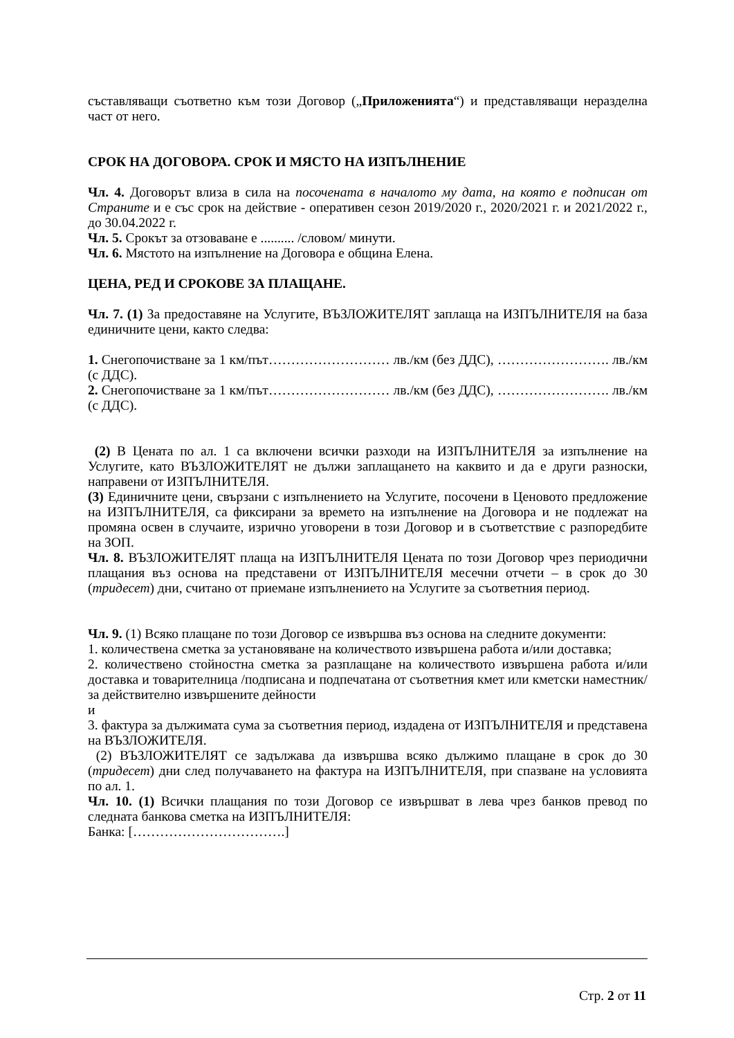съставляващи съответно към този Договор („Приложенията“) и представляващи неразделна част от него.
СРОК НА ДОГОВОРА. СРОК И МЯСТО НА ИЗПЪЛНЕНИЕ
Чл. 4. Договорът влиза в сила на посочената в началото му дата, на която е подписан от Страните и е със срок на действие - оперативен сезон 2019/2020 г., 2020/2021 г. и 2021/2022 г., до 30.04.2022 г.
Чл. 5. Срокът за отзоваване е .......... /словом/ минути.
Чл. 6. Мястото на изпълнение на Договора е община Елена.
ЦЕНА, РЕД И СРОКОВЕ ЗА ПЛАЩАНЕ.
Чл. 7. (1) За предоставяне на Услугите, ВЪЗЛОЖИТЕЛЯТ заплаща на ИЗПЪЛНИТЕЛЯ на база единичните цени, както следва:
1. Снегопочистване за 1 км/път……………………… лв./км (без ДДС), ……………………. лв./км (с ДДС).
2. Снегопочистване за 1 км/път……………………… лв./км (без ДДС), ……………………. лв./км (с ДДС).
(2) В Цената по ал. 1 са включени всички разходи на ИЗПЪЛНИТЕЛЯ за изпълнение на Услугите, като ВЪЗЛОЖИТЕЛЯТ не дължи заплащането на каквито и да е други разноски, направени от ИЗПЪЛНИТЕЛЯ.
(3) Единичните цени, свързани с изпълнението на Услугите, посочени в Ценовото предложение на ИЗПЪЛНИТЕЛЯ, са фиксирани за времето на изпълнение на Договора и не подлежат на промяна освен в случаите, изрично уговорени в този Договор и в съответствие с разпоредбите на ЗОП.
Чл. 8. ВЪЗЛОЖИТЕЛЯТ плаща на ИЗПЪЛНИТЕЛЯ Цената по този Договор чрез периодични плащания въз основа на представени от ИЗПЪЛНИТЕЛЯ месечни отчети – в срок до 30 (тридесет) дни, считано от приемане изпълнението на Услугите за съответния период.
Чл. 9. (1) Всяко плащане по този Договор се извършва въз основа на следните документи:
1. количествена сметка за установяване на количеството извършена работа и/или доставка;
2. количествено стойностна сметка за разплащане на количеството извършена работа и/или доставка и товарителница /подписана и подпечатана от съответния кмет или кметски наместник/ за действително извършените дейности
и
3. фактура за дължимата сума за съответния период, издадена от ИЗПЪЛНИТЕЛЯ и представена на ВЪЗЛОЖИТЕЛЯ.
(2) ВЪЗЛОЖИТЕЛЯТ се задължава да извършва всяко дължимо плащане в срок до 30 (тридесет) дни след получаването на фактура на ИЗПЪЛНИТЕЛЯ, при спазване на условията по ал. 1.
Чл. 10. (1) Всички плащания по този Договор се извършват в лева чрез банков превод по следната банкова сметка на ИЗПЪЛНИТЕЛЯ:
Банка: […………………………….]
Стр. 2 от 11